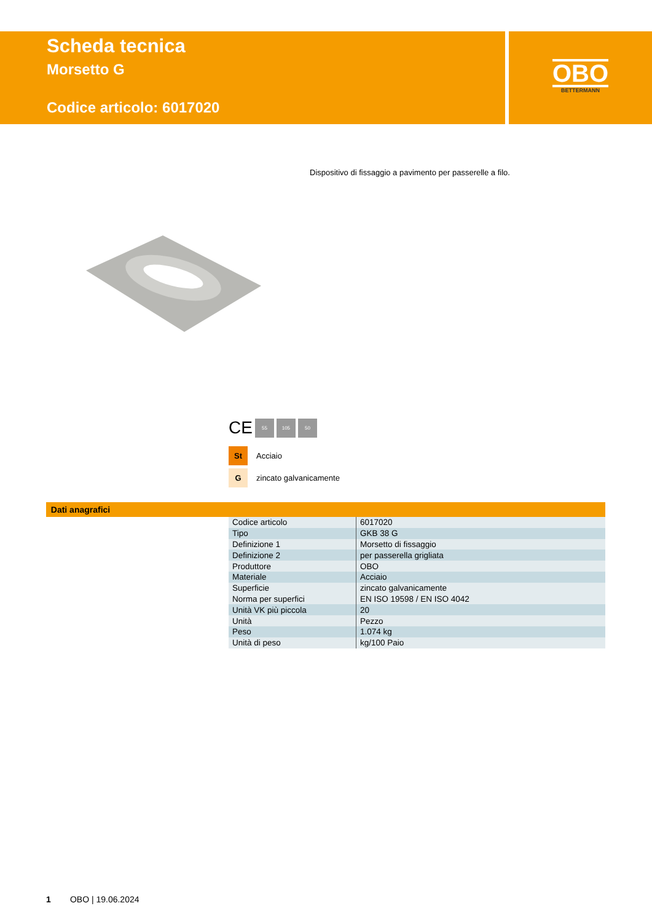Scheda tecnica
Morsetto G
Codice articolo: 6017020
OBO
BETTERMANN
Dispositivo di fissaggio a pavimento per passerelle a filo.
CE 55 105 50
St Acciaio
Gzincato galvanicamente
Dati anagrafici
| Codice articolo | 6017020 |
| Tipo | GKB 38 G |
| Definizione 1 | Morsetto di fissaggio |
| Definizione 2 | per passerella grigliata |
| Produttore | OBO |
| Materiale | Acciaio |
| Superficie | zincato galvanicamente |
| Norma per superfici | EN ISO 19598 / EN ISO 4042 |
| Unità VK più piccola | 20 |
| Unità | Pezzo |
| Peso | 1.074 kg |
| Unità di peso | kg/100 Paio |
1 OBO | 19.06.2024